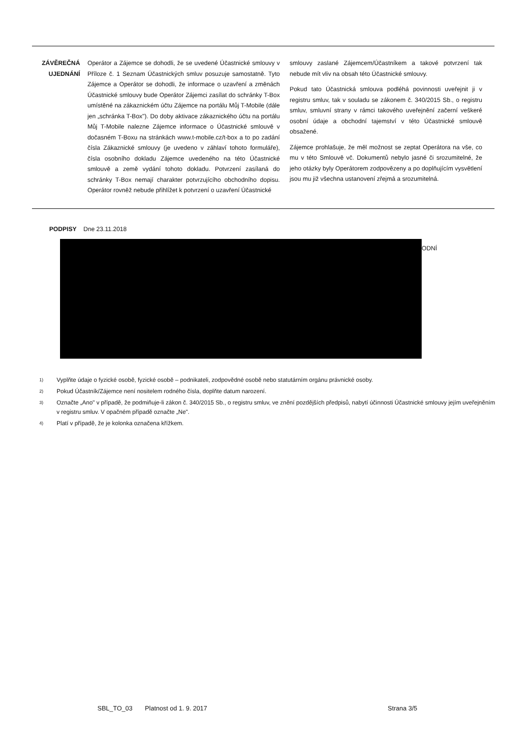ZÁVĚREČNÁ
UJEDNÁNÍ
Operátor a Zájemce se dohodli, že se uvedené Účastnické smlouvy v Příloze č. 1 Seznam Účastnických smluv posuzuje samostatně. Tyto Zájemce a Operátor se dohodli, že informace o uzavření a změnách Účastnické smlouvy bude Operátor Zájemci zasílat do schránky T-Box umístěné na zákaznickém účtu Zájemce na portálu Můj T-Mobile (dále jen „schránka T-Box"). Do doby aktivace zákaznického účtu na portálu Můj T-Mobile nalezne Zájemce informace o Účastnické smlouvě v dočasném T-Boxu na stránkách www.t-mobile.cz/t-box a to po zadání čísla Zákaznické smlouvy (je uvedeno v záhlaví tohoto formuláře), čísla osobního dokladu Zájemce uvedeného na této Účastnické smlouvě a země vydání tohoto dokladu. Potvrzení zasílaná do schránky T-Box nemají charakter potvrzujícího obchodního dopisu. Operátor rovněž nebude přihlížet k potvrzení o uzavření Účastnické
smlouvy zaslané Zájemcem/Účastníkem a takové potvrzení tak nebude mít vliv na obsah této Účastnické smlouvy.
Pokud tato Účastnická smlouva podléhá povinnosti uveřejnit ji v registru smluv, tak v souladu se zákonem č. 340/2015 Sb., o registru smluv, smluvní strany v rámci takového uveřejnění začerní veškeré osobní údaje a obchodní tajemství v této Účastnické smlouvě obsažené.
Zájemce prohlašuje, že měl možnost se zeptat Operátora na vše, co mu v této Smlouvě vč. Dokumentů nebylo jasné či srozumitelné, že jeho otázky byly Operátorem zodpovězeny a po doplňujícím vysvětlení jsou mu již všechna ustanovení zřejmá a srozumitelná.
PODPISY Dne 23.11.2018
ODNÍ
1) Vyplňte údaje o fyzické osobě, fyzické osobě – podnikateli, zodpovědné osobě nebo statutárním orgánu právnické osoby.
2) Pokud Účastník/Zájemce není nositelem rodného čísla, doplňte datum narození.
3) Označte „Ano" v případě, že podmiňuje-li zákon č. 340/2015 Sb., o registru smluv, ve znění pozdějších předpisů, nabytí účinnosti Účastnické smlouvy jejím uveřejněním v registru smluv. V opačném případě označte „Ne".
4) Platí v případě, že je kolonka označena křížkem.
SBL_TO_03 Platnost od 1. 9. 2017
Strana 3/5